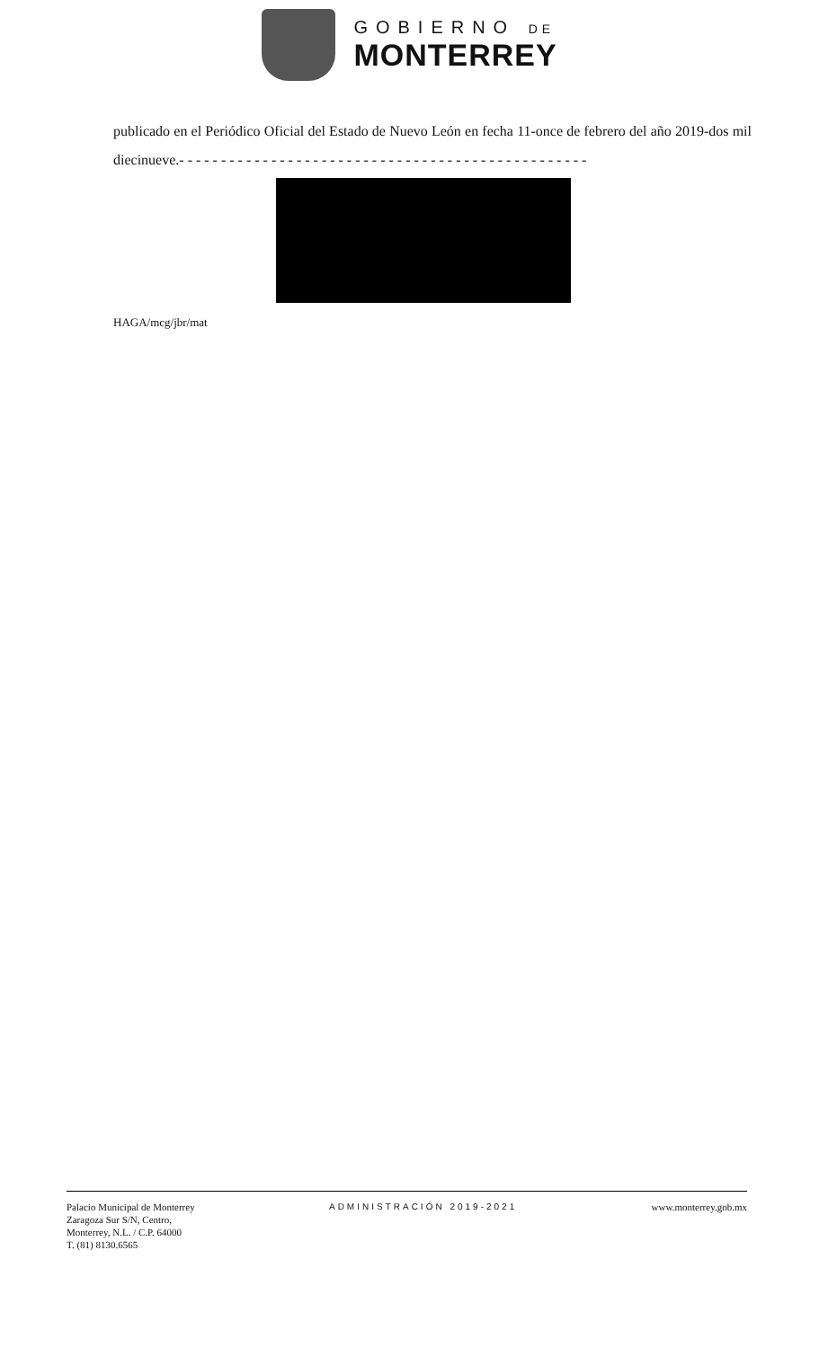GOBIERNO DE
MONTERREY
publicado en el Periódico Oficial del Estado de Nuevo León en fecha 11-once de febrero del año 2019-dos mil diecinueve.- - - - - - - - - - - - - - - - - - - - - - - - - - - - - - - - - - - - - - - - - - - - - - - - -
HAGA/mcg/jbr/mat
Palacio Municipal de Monterrey
Zaragoza Sur S/N, Centro,
Monterrey, N.L. / C.P. 64000
T. (81) 8130.6565
ADMINISTRACIÓN 2019-2021 www.monterrey.gob.mx